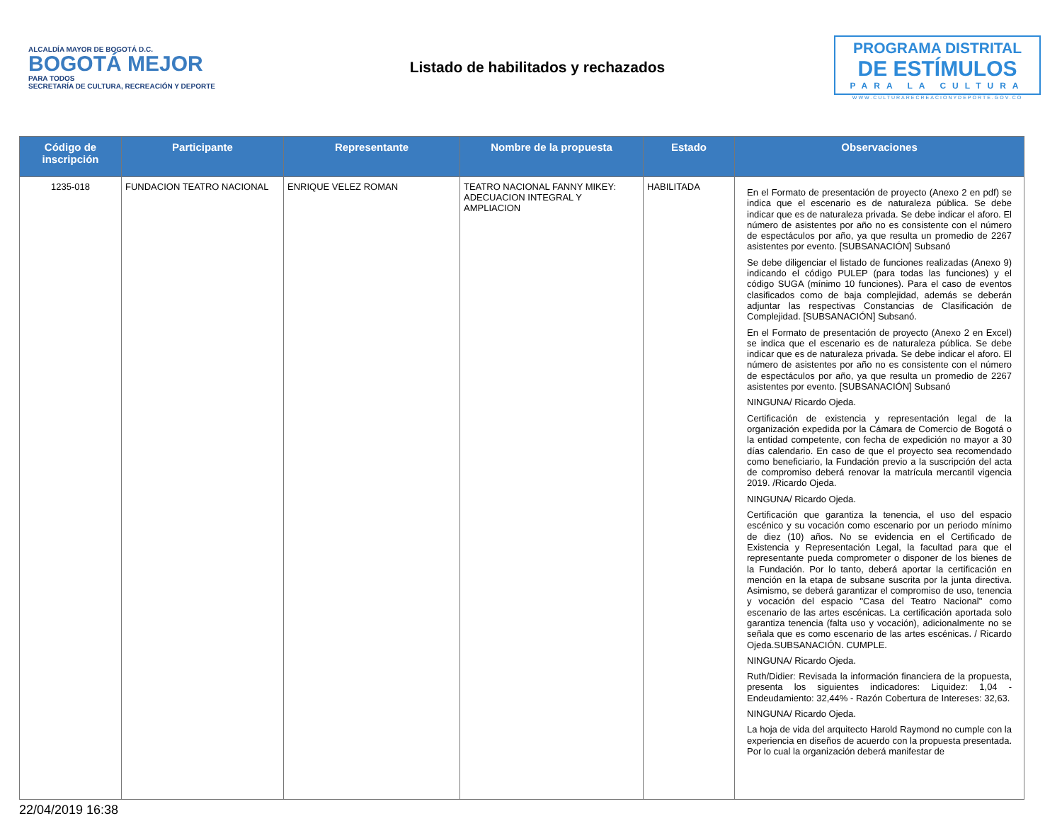ALCALDÍA MAYOR DE BOGOTÁ D.C.
BOGOTÁ MEJOR
PARA TODOS
SECRETARÍA DE CULTURA, RECREACIÓN Y DEPORTE
Listado de habilitados y rechazados
PROGRAMA DISTRITAL
DE ESTÍMULOS
PARA LA CULTURA
WWW.CULTURARECREACIONYDEPORTE.GOV.CO
| Código de inscripción | Participante | Representante | Nombre de la propuesta | Estado | Observaciones |
| --- | --- | --- | --- | --- | --- |
| 1235-018 | FUNDACION TEATRO NACIONAL | ENRIQUE VELEZ ROMAN | TEATRO NACIONAL FANNY MIKEY: ADECUACION INTEGRAL Y AMPLIACION | HABILITADA | En el Formato de presentación de proyecto (Anexo 2 en pdf) se indica que el escenario es de naturaleza pública. Se debe indicar que es de naturaleza privada. Se debe indicar el aforo. El número de asistentes por año no es consistente con el número de espectáculos por año, ya que resulta un promedio de 2267 asistentes por evento. [SUBSANACIÓN] Subsanó Se debe diligenciar el listado de funciones realizadas (Anexo 9) indicando el código PULEP (para todas las funciones) y el código SUGA (mínimo 10 funciones). Para el caso de eventos clasificados como de baja complejidad, además se deberán adjuntar las respectivas Constancias de Clasificación de Complejidad. [SUBSANACIÓN] Subsanó. En el Formato de presentación de proyecto (Anexo 2 en Excel) se indica que el escenario es de naturaleza pública. Se debe indicar que es de naturaleza privada. Se debe indicar el aforo. El número de asistentes por año no es consistente con el número de espectáculos por año, ya que resulta un promedio de 2267 asistentes por evento. [SUBSANACIÓN] Subsanó NINGUNA/ Ricardo Ojeda. Certificación de existencia y representación legal de la organización expedida por la Cámara de Comercio de Bogotá o la entidad competente, con fecha de expedición no mayor a 30 días calendario. En caso de que el proyecto sea recomendado como beneficiario, la Fundación previo a la suscripción del acta de compromiso deberá renovar la matrícula mercantil vigencia 2019. /Ricardo Ojeda. NINGUNA/ Ricardo Ojeda. Certificación que garantiza la tenencia, el uso del espacio escénico y su vocación como escenario por un periodo mínimo de diez (10) años. No se evidencia en el Certificado de Existencia y Representación Legal, la facultad para que el representante pueda comprometer o disponer de los bienes de la Fundación. Por lo tanto, deberá aportar la certificación en mención en la etapa de subsane suscrita por la junta directiva. Asimismo, se deberá garantizar el compromiso de uso, tenencia y vocación del espacio "Casa del Teatro Nacional" como escenario de las artes escénicas. La certificación aportada solo garantiza tenencia (falta uso y vocación), adicionalmente no se señala que es como escenario de las artes escénicas. / Ricardo Ojeda.SUBSANACIÓN. CUMPLE. NINGUNA/ Ricardo Ojeda. Ruth/Didier: Revisada la información financiera de la propuesta, presenta los siguientes indicadores: Liquidez: 1,04 - Endeudamiento: 32,44% - Razón Cobertura de Intereses: 32,63. NINGUNA/ Ricardo Ojeda. La hoja de vida del arquitecto Harold Raymond no cumple con la experiencia en diseños de acuerdo con la propuesta presentada. Por lo cual la organización deberá manifestar de |
22/04/2019 16:38